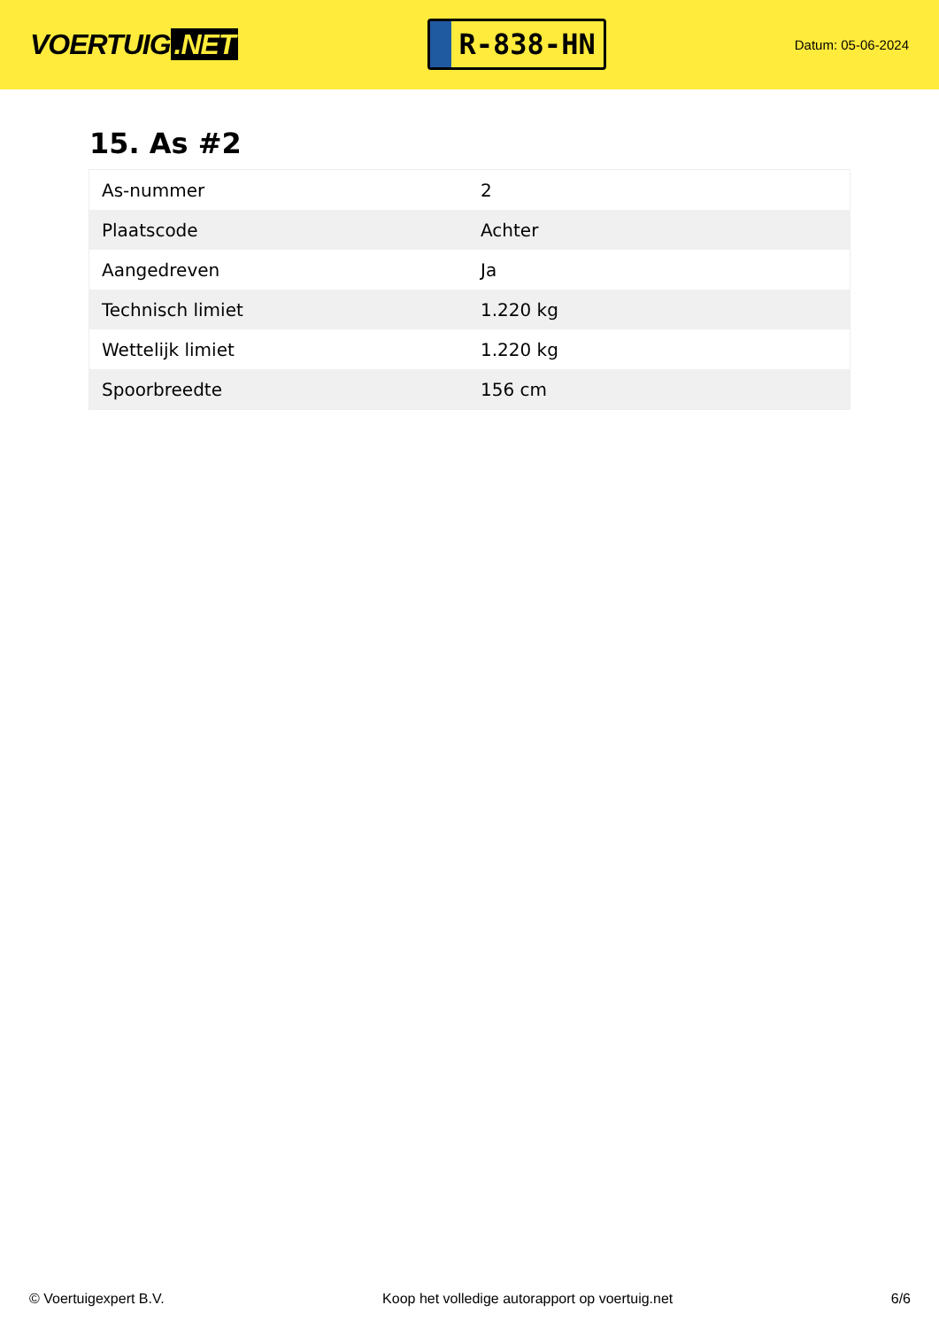VOERTUIG.NET
R-838-HN
Datum: 05-06-2024
15. As #2
| As-nummer | 2 |
| Plaatscode | Achter |
| Aangedreven | Ja |
| Technisch limiet | 1.220 kg |
| Wettelijk limiet | 1.220 kg |
| Spoorbreedte | 156 cm |
© Voertuigexpert B.V. Koop het volledige autorapport op voertuig.net 6/6